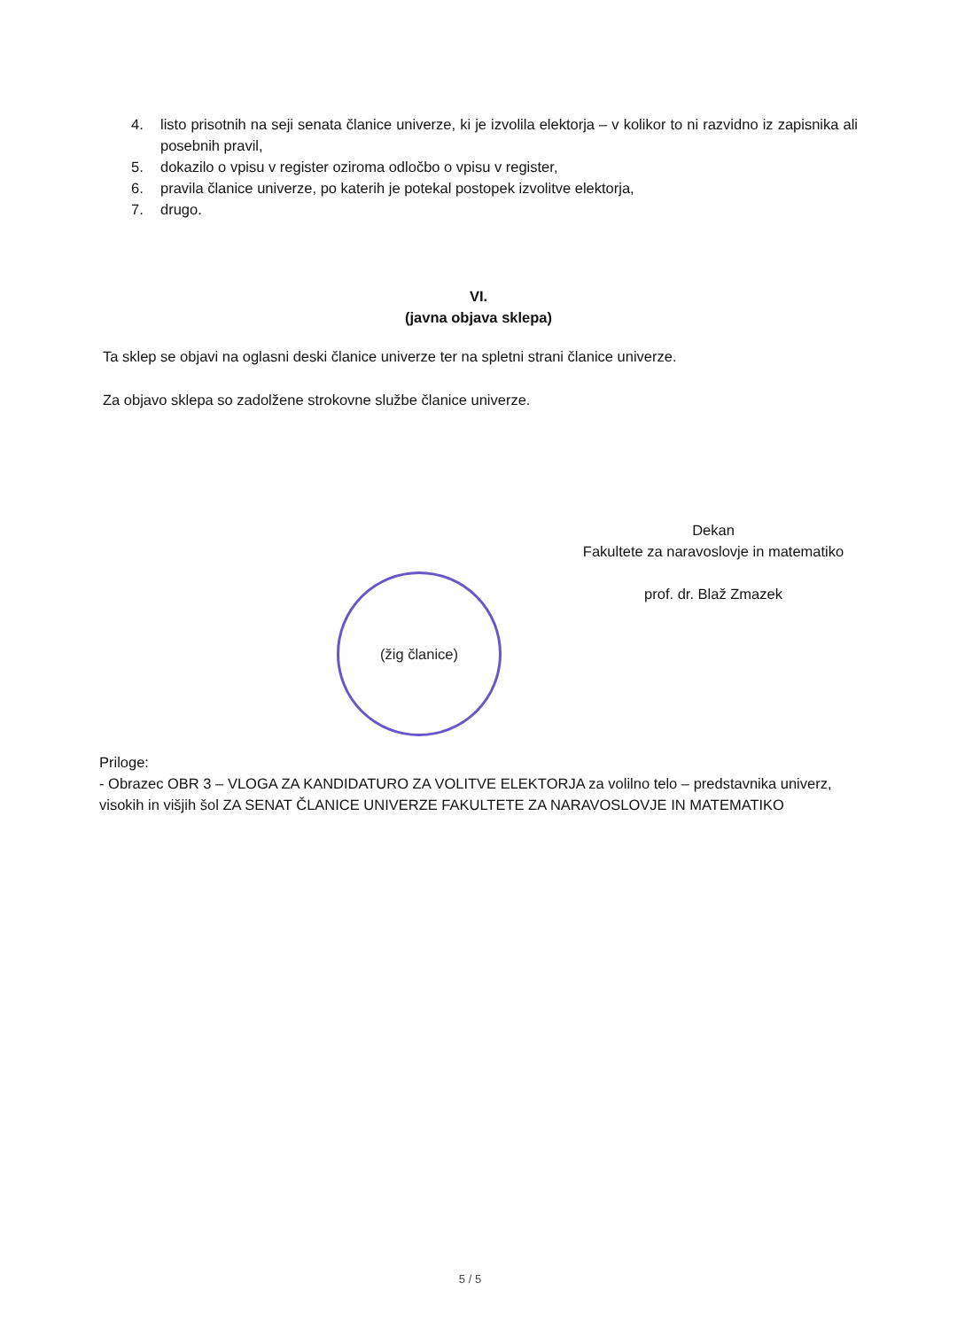4. listo prisotnih na seji senata članice univerze, ki je izvolila elektorja – v kolikor to ni razvidno iz zapisnika ali posebnih pravil,
5. dokazilo o vpisu v register oziroma odločbo o vpisu v register,
6. pravila članice univerze, po katerih je potekal postopek izvolitve elektorja,
7. drugo.
VI.
(javna objava sklepa)
Ta sklep se objavi na oglasni deski članice univerze ter na spletni strani članice univerze.
Za objavo sklepa so zadolžene strokovne službe članice univerze.
Dekan
Fakultete za naravoslovje in matematiko
prof. dr. Blaž Zmazek
(žig članice)
Priloge:
- Obrazec OBR 3 – VLOGA ZA KANDIDATURO ZA VOLITVE ELEKTORJA za volilno telo – predstavnika univerz, visokih in višjih šol ZA SENAT ČLANICE UNIVERZE FAKULTETE ZA NARAVOSLOVJE IN MATEMATIKO
5 / 5